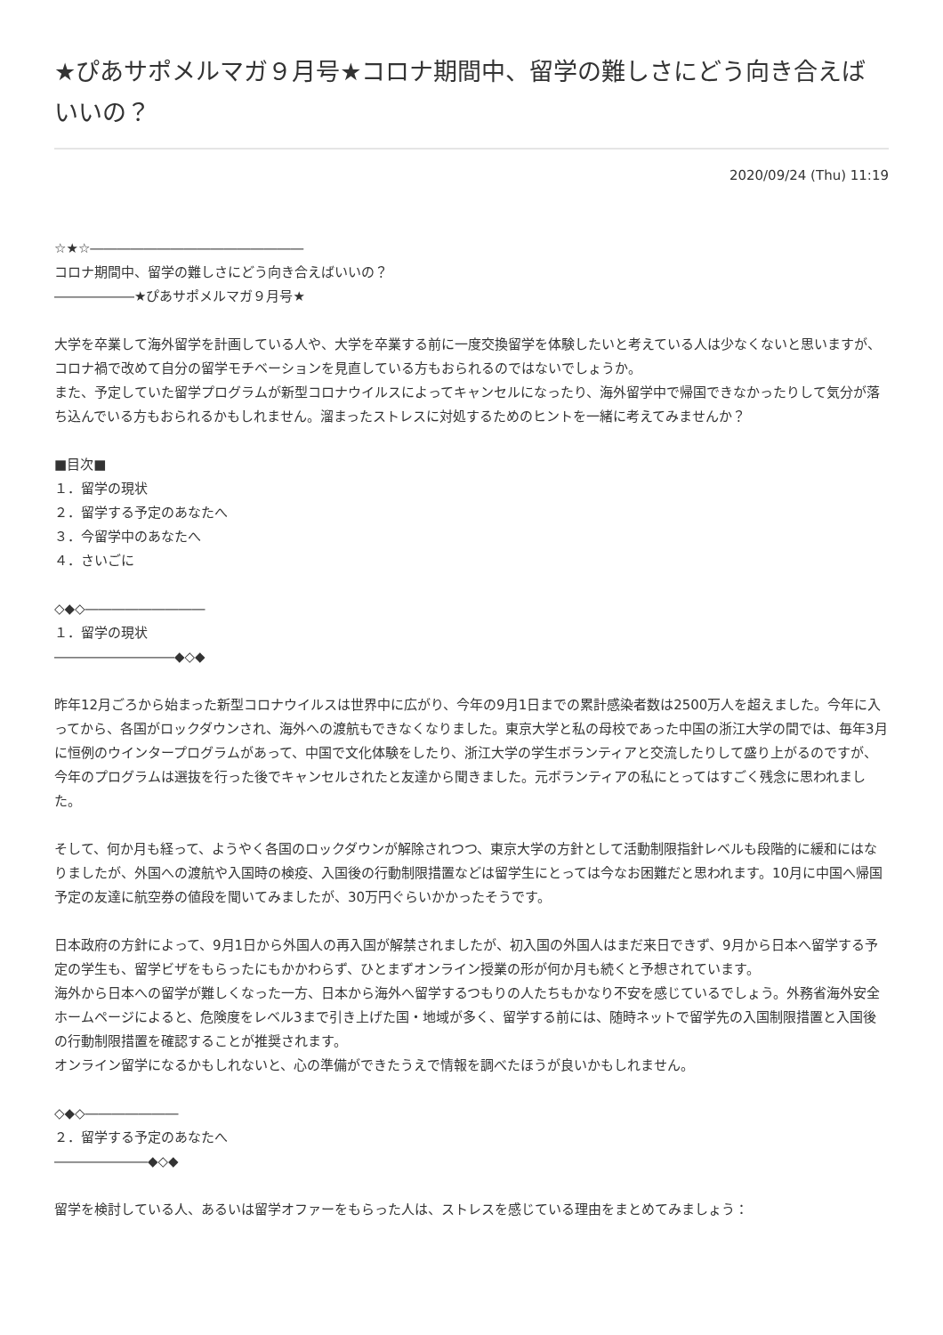★ぴあサポメルマガ９月号★コロナ期間中、留学の難しさにどう向き合えばいいの？
2020/09/24 (Thu) 11:19
☆★☆――――――――――――――――
コロナ期間中、留学の難しさにどう向き合えばいいの？
――――――★ぴあサポメルマガ９月号★
大学を卒業して海外留学を計画している人や、大学を卒業する前に一度交換留学を体験したいと考えている人は少なくないと思いますが、コロナ禍で改めて自分の留学モチベーションを見直している方もおられるのではないでしょうか。
また、予定していた留学プログラムが新型コロナウイルスによってキャンセルになったり、海外留学中で帰国できなかったりして気分が落ち込んでいる方もおられるかもしれません。溜まったストレスに対処するためのヒントを一緒に考えてみませんか？
■目次■
１．留学の現状
２．留学する予定のあなたへ
３．今留学中のあなたへ
４．さいごに
◇◆◇―――――――――
１．留学の現状
―――――――――◆◇◆
昨年12月ごろから始まった新型コロナウイルスは世界中に広がり、今年の9月1日までの累計感染者数は2500万人を超えました。今年に入ってから、各国がロックダウンされ、海外への渡航もできなくなりました。東京大学と私の母校であった中国の浙江大学の間では、毎年3月に恒例のウインタープログラムがあって、中国で文化体験をしたり、浙江大学の学生ボランティアと交流したりして盛り上がるのですが、今年のプログラムは選抜を行った後でキャンセルされたと友達から聞きました。元ボランティアの私にとってはすごく残念に思われました。
そして、何か月も経って、ようやく各国のロックダウンが解除されつつ、東京大学の方針として活動制限指針レベルも段階的に緩和にはなりましたが、外国への渡航や入国時の検疫、入国後の行動制限措置などは留学生にとっては今なお困難だと思われます。10月に中国へ帰国予定の友達に航空券の値段を聞いてみましたが、30万円ぐらいかかったそうです。
日本政府の方針によって、9月1日から外国人の再入国が解禁されましたが、初入国の外国人はまだ来日できず、9月から日本へ留学する予定の学生も、留学ビザをもらったにもかかわらず、ひとまずオンライン授業の形が何か月も続くと予想されています。
海外から日本への留学が難しくなった一方、日本から海外へ留学するつもりの人たちもかなり不安を感じているでしょう。外務省海外安全ホームページによると、危険度をレベル3まで引き上げた国・地域が多く、留学する前には、随時ネットで留学先の入国制限措置と入国後の行動制限措置を確認することが推奨されます。
オンライン留学になるかもしれないと、心の準備ができたうえで情報を調べたほうが良いかもしれません。
◇◆◇―――――――
２．留学する予定のあなたへ
―――――――◆◇◆
留学を検討している人、あるいは留学オファーをもらった人は、ストレスを感じている理由をまとめてみましょう：